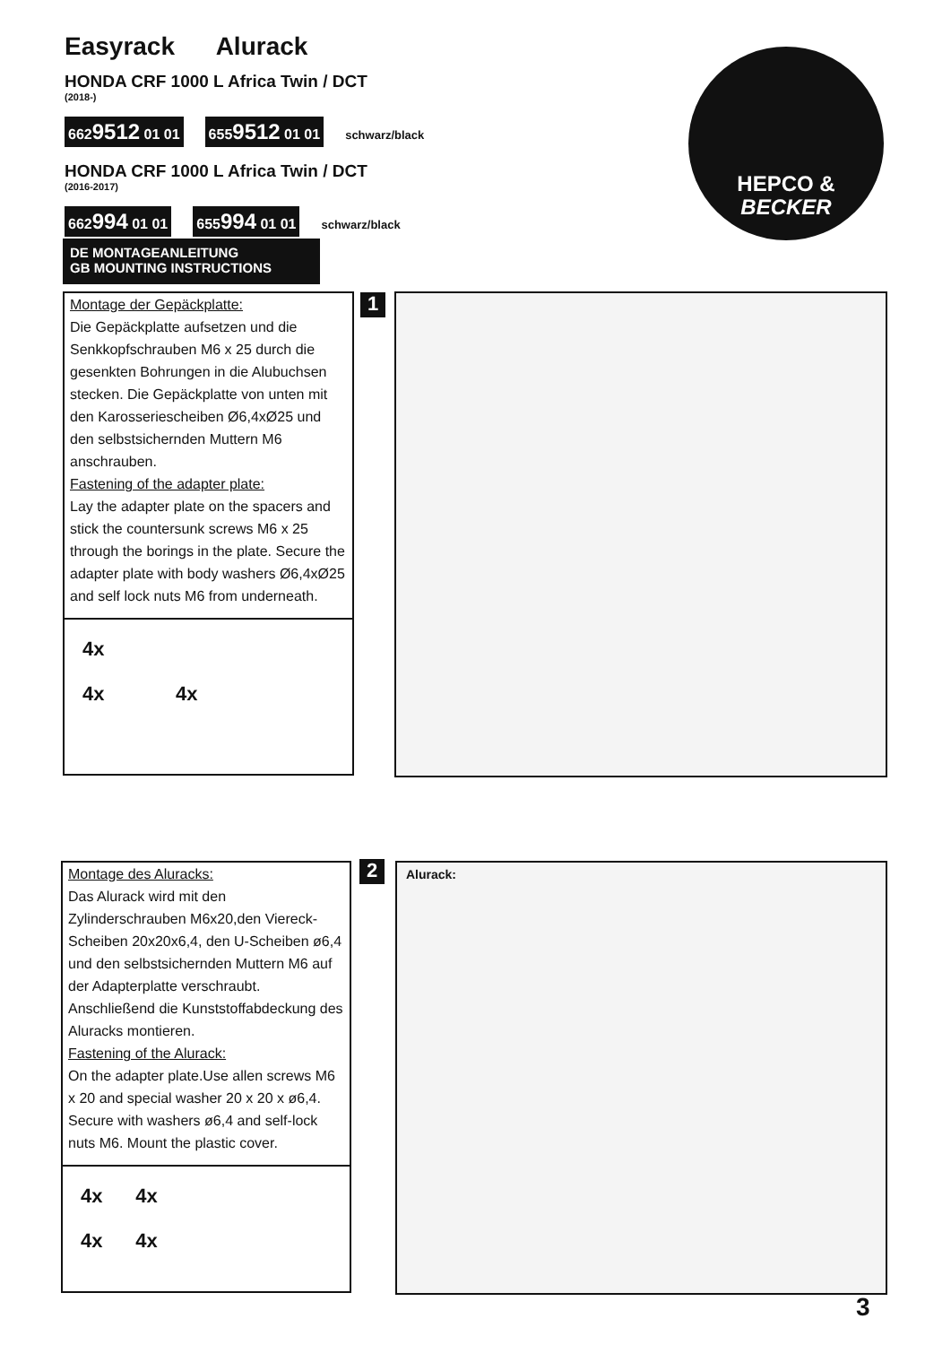Easyrack Alurack
HONDA CRF 1000 L Africa Twin / DCT
(2018-)
6629512 01 01 6559512 01 01 schwarz/black
HONDA CRF 1000 L Africa Twin / DCT
(2016-2017)
662994 01 01 655994 01 01 schwarz/black
HEPCO &
BECKER
DE MONTAGEANLEITUNG
GB MOUNTING INSTRUCTIONS
Montage der Gepäckplatte:
Die Gepäckplatte aufsetzen und die Senkkopfschrauben M6 x 25 durch die gesenkten Bohrungen in die Alubuchsen stecken. Die Gepäckplatte von unten mit den Karosseriescheiben Ø6,4xØ25 und den selbstsichernden Muttern M6 anschrauben.
Fastening of the adapter plate:
Lay the adapter plate on the spacers and stick the countersunk screws M6 x 25 through the borings in the plate. Secure the adapter plate with body washers Ø6,4xØ25 and self lock nuts M6 from underneath.
4x
4x 4x
1
Montage des Aluracks:
Das Alurack wird mit den Zylinderschrauben M6x20,den Viereck-Scheiben 20x20x6,4, den U-Scheiben ø6,4 und den selbstsichernden Muttern M6 auf der Adapterplatte verschraubt. Anschließend die Kunststoffabdeckung des Aluracks montieren.
Fastening of the Alurack:
On the adapter plate.Use allen screws M6 x 20 and special washer 20 x 20 x ø6,4. Secure with washers ø6,4 and self-lock nuts M6. Mount the plastic cover.
4x 4x
4x 4x
2 Alurack:
3